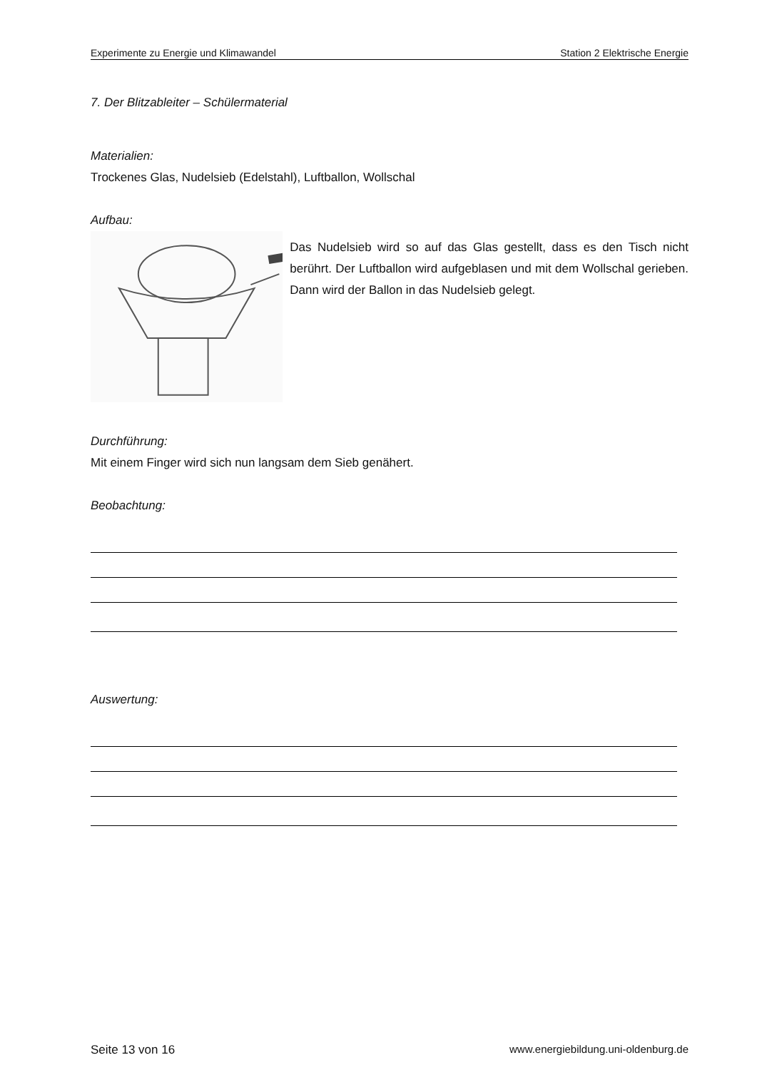Experimente zu Energie und Klimawandel Station 2 Elektrische Energie
7. Der Blitzableiter – Schülermaterial
Materialien:
Trockenes Glas, Nudelsieb (Edelstahl), Luftballon, Wollschal
Aufbau:
Das Nudelsieb wird so auf das Glas gestellt, dass es den Tisch nicht berührt. Der Luftballon wird aufgeblasen und mit dem Wollschal gerieben. Dann wird der Ballon in das Nudelsieb gelegt.
Durchführung:
Mit einem Finger wird sich nun langsam dem Sieb genähert.
Beobachtung:
Auswertung:
Seite 13 von 16 www.energiebildung.uni-oldenburg.de